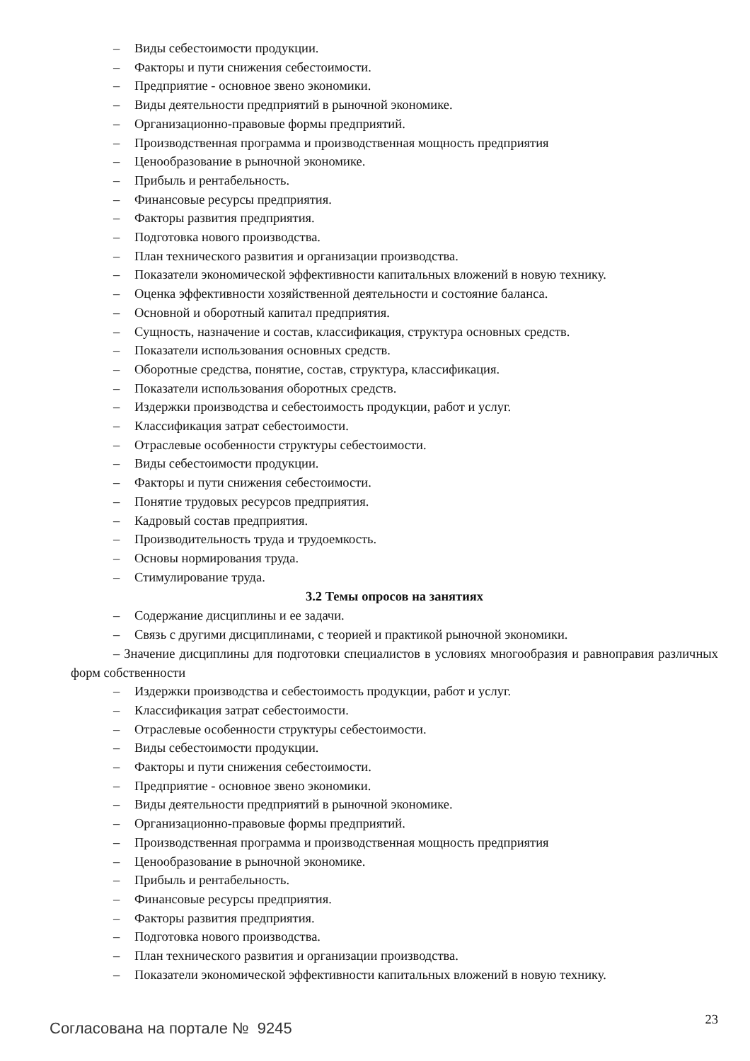– Виды себестоимости продукции.
– Факторы и пути снижения себестоимости.
– Предприятие - основное звено экономики.
– Виды деятельности предприятий в рыночной экономике.
– Организационно-правовые формы предприятий.
– Производственная программа и производственная мощность предприятия
– Ценообразование в рыночной экономике.
– Прибыль и рентабельность.
– Финансовые ресурсы предприятия.
– Факторы развития предприятия.
– Подготовка нового производства.
– План технического развития и организации производства.
– Показатели экономической эффективности капитальных вложений в новую технику.
– Оценка эффективности хозяйственной деятельности и состояние баланса.
– Основной и оборотный капитал предприятия.
– Сущность, назначение и состав, классификация, структура основных средств.
– Показатели использования основных средств.
– Оборотные средства, понятие, состав, структура, классификация.
– Показатели использования оборотных средств.
– Издержки производства и себестоимость продукции, работ и услуг.
– Классификация затрат себестоимости.
– Отраслевые особенности структуры себестоимости.
– Виды себестоимости продукции.
– Факторы и пути снижения себестоимости.
– Понятие трудовых ресурсов предприятия.
– Кадровый состав предприятия.
– Производительность труда и трудоемкость.
– Основы нормирования труда.
– Стимулирование труда.
3.2 Темы опросов на занятиях
– Содержание дисциплины и ее задачи.
– Связь с другими дисциплинами, с теорией и практикой рыночной экономики.
– Значение дисциплины для подготовки специалистов в условиях многообразия и равноправия различных форм собственности
– Издержки производства и себестоимость продукции, работ и услуг.
– Классификация затрат себестоимости.
– Отраслевые особенности структуры себестоимости.
– Виды себестоимости продукции.
– Факторы и пути снижения себестоимости.
– Предприятие - основное звено экономики.
– Виды деятельности предприятий в рыночной экономике.
– Организационно-правовые формы предприятий.
– Производственная программа и производственная мощность предприятия
– Ценообразование в рыночной экономике.
– Прибыль и рентабельность.
– Финансовые ресурсы предприятия.
– Факторы развития предприятия.
– Подготовка нового производства.
– План технического развития и организации производства.
– Показатели экономической эффективности капитальных вложений в новую технику.
Согласована на портале № 9245
23